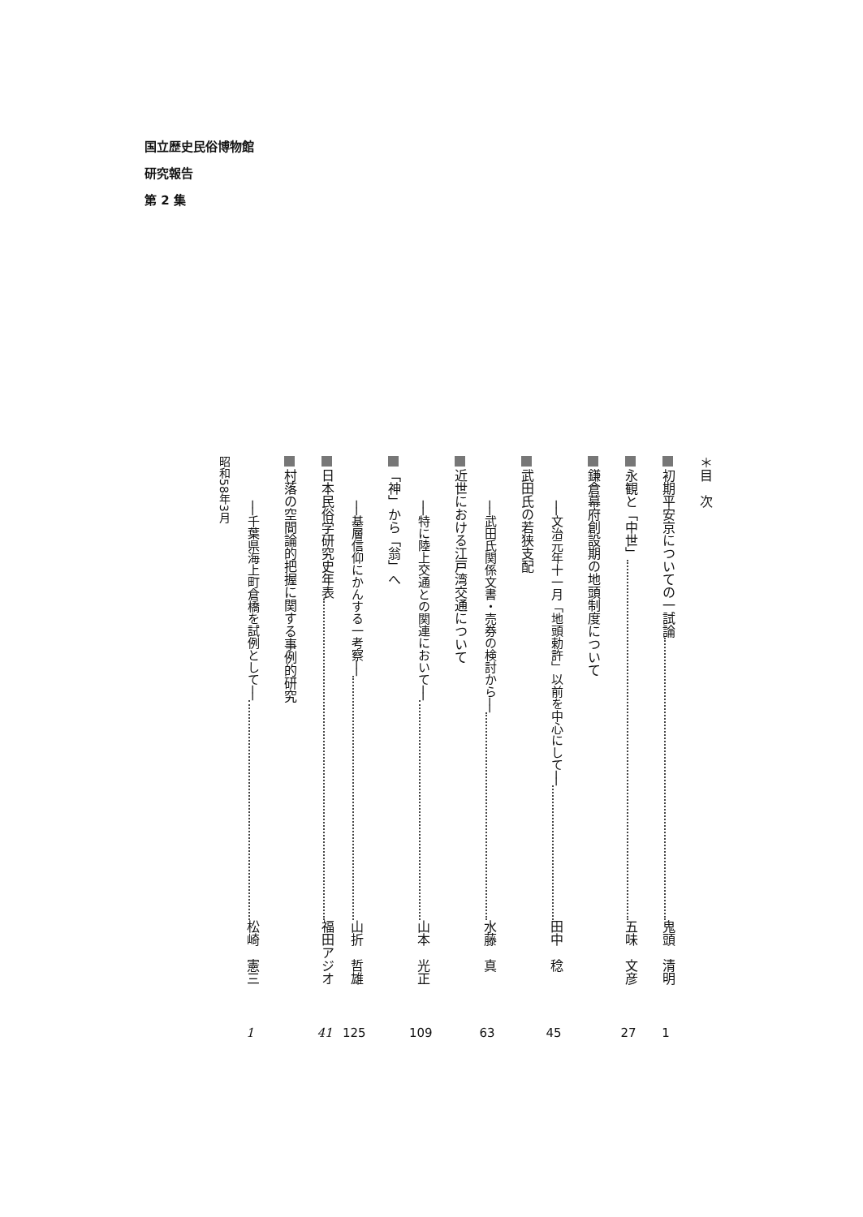国立歴史民俗博物館
研究報告
第 2 集
＊目　次
初期平安京についての一試論 鬼頭　清明 1
永観と「中世」 五味　文彦 27
鎌倉幕府創設期の地頭制度について
──文治元年十一月「地頭勅許」以前を中心にして── 田中　稔 45
武田氏の若狭支配
──武田氏関係文書・売券の検討から── 水藤　真 63
近世における江戸湾交通について
──特に陸上交通との関連において── 山本　光正 109
「神」から「翁」へ
──基層信仰にかんする一考察── 山折　哲雄 125
日本民俗学研究史年表 福田アジオ 41
村落の空間論的把握に関する事例的研究
──千葉県海上町倉橋を試例として── 松崎　憲三 1
昭和58年3月